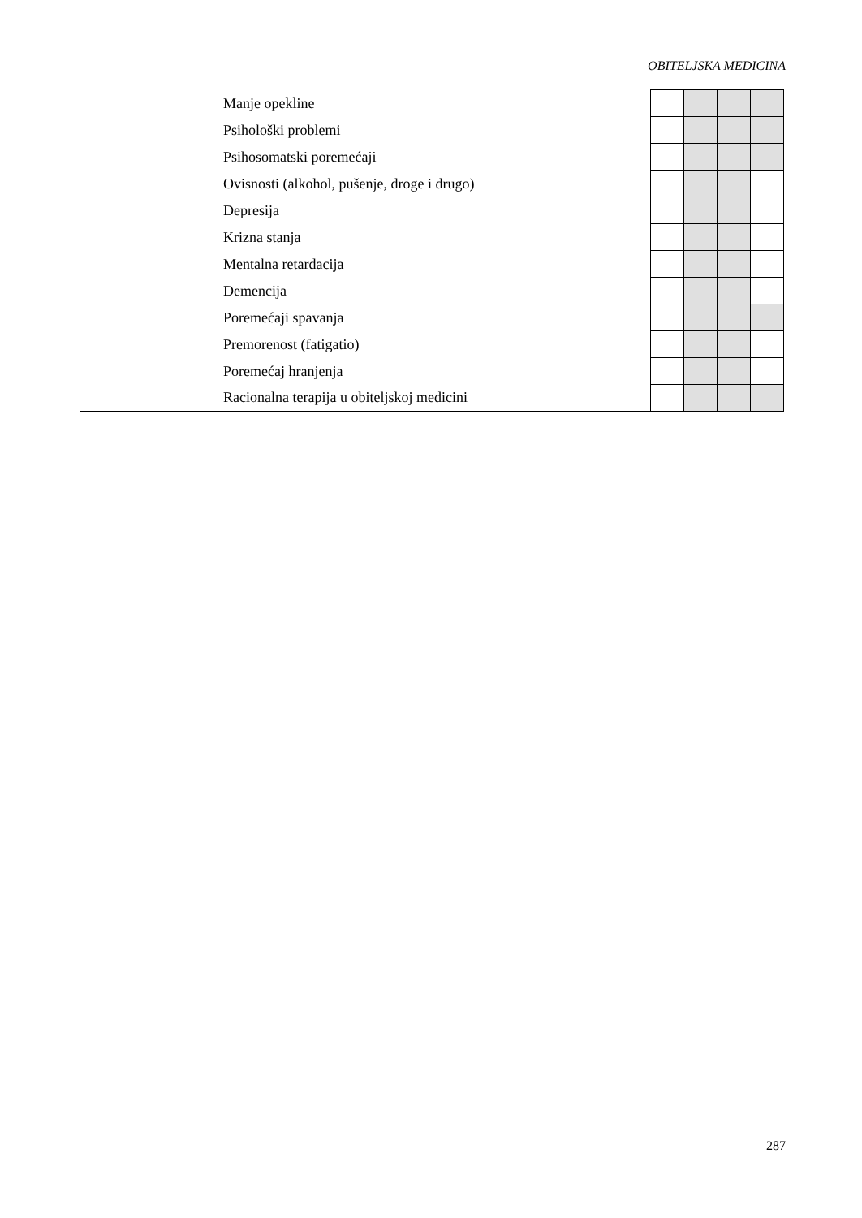OBITELJSKA MEDICINA
| | Manje opekline | | | | |
| | Psihološki problemi | | | | |
| | Psihosomatski poremećaji | | | | |
| | Ovisnosti (alkohol, pušenje, droge i drugo) | | | | |
| | Depresija | | | | |
| | Krizna stanja | | | | |
| | Mentalna retardacija | | | | |
| | Demencija | | | | |
| | Poremećaji spavanja | | | | |
| | Premorenost (fatigatio) | | | | |
| | Poremećaj hranjenja | | | | |
| | Racionalna terapija u obiteljskoj medicini | | | | |
287